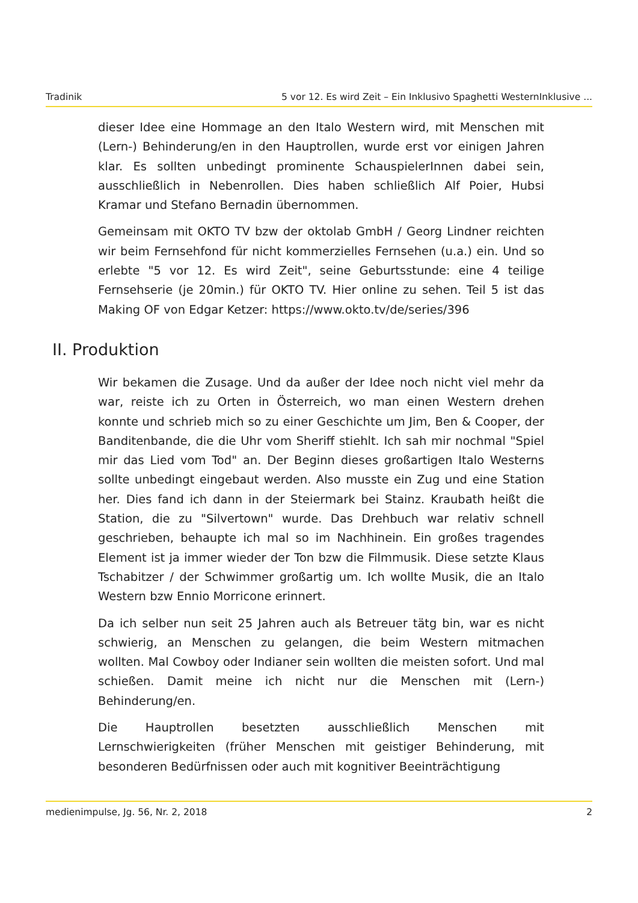Tradinik 5 vor 12. Es wird Zeit – Ein Inklusivo Spaghetti WesternInklusive ...
dieser Idee eine Hommage an den Italo Western wird, mit Menschen mit (Lern-) Behinderung/en in den Hauptrollen, wurde erst vor einigen Jahren klar. Es sollten unbedingt prominente SchauspielerInnen dabei sein, ausschließlich in Nebenrollen. Dies haben schließlich Alf Poier, Hubsi Kramar und Stefano Bernadin übernommen.
Gemeinsam mit OKTO TV bzw der oktolab GmbH / Georg Lindner reichten wir beim Fernsehfond für nicht kommerzielles Fernsehen (u.a.) ein. Und so erlebte "5 vor 12. Es wird Zeit", seine Geburtsstunde: eine 4 teilige Fernsehserie (je 20min.) für OKTO TV. Hier online zu sehen. Teil 5 ist das Making OF von Edgar Ketzer: https://www.okto.tv/de/series/396
II. Produktion
Wir bekamen die Zusage. Und da außer der Idee noch nicht viel mehr da war, reiste ich zu Orten in Österreich, wo man einen Western drehen konnte und schrieb mich so zu einer Geschichte um Jim, Ben & Cooper, der Banditenbande, die die Uhr vom Sheriff stiehlt. Ich sah mir nochmal "Spiel mir das Lied vom Tod" an. Der Beginn dieses großartigen Italo Westerns sollte unbedingt eingebaut werden. Also musste ein Zug und eine Station her. Dies fand ich dann in der Steiermark bei Stainz. Kraubath heißt die Station, die zu "Silvertown" wurde. Das Drehbuch war relativ schnell geschrieben, behaupte ich mal so im Nachhinein. Ein großes tragendes Element ist ja immer wieder der Ton bzw die Filmmusik. Diese setzte Klaus Tschabitzer / der Schwimmer großartig um. Ich wollte Musik, die an Italo Western bzw Ennio Morricone erinnert.
Da ich selber nun seit 25 Jahren auch als Betreuer tätg bin, war es nicht schwierig, an Menschen zu gelangen, die beim Western mitmachen wollten. Mal Cowboy oder Indianer sein wollten die meisten sofort. Und mal schießen. Damit meine ich nicht nur die Menschen mit (Lern-) Behinderung/en.
Die Hauptrollen besetzten ausschließlich Menschen mit Lernschwierigkeiten (früher Menschen mit geistiger Behinderung, mit besonderen Bedürfnissen oder auch mit kognitiver Beeinträchtigung
medienimpulse, Jg. 56, Nr. 2, 2018 2